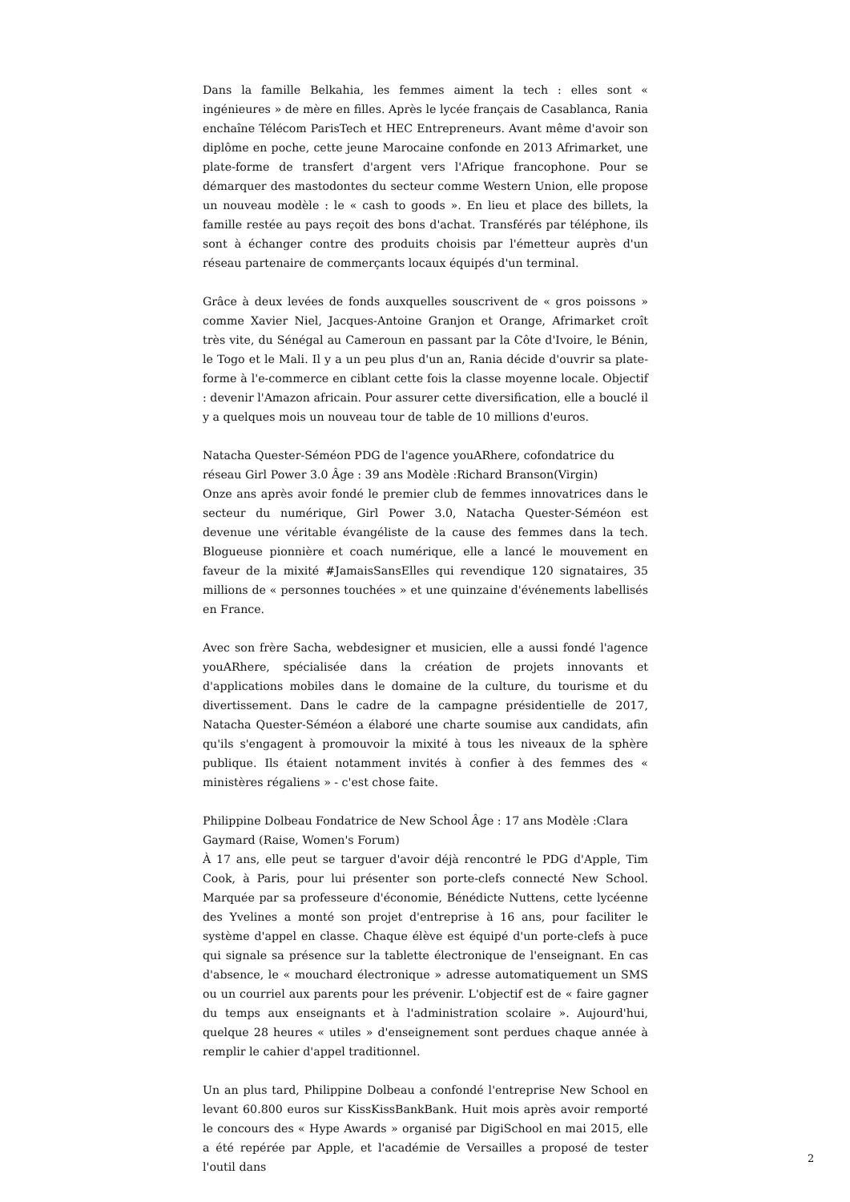Dans la famille Belkahia, les femmes aiment la tech : elles sont « ingénieures » de mère en filles. Après le lycée français de Casablanca, Rania enchaîne Télécom ParisTech et HEC Entrepreneurs. Avant même d'avoir son diplôme en poche, cette jeune Marocaine confonde en 2013 Afrimarket, une plate-forme de transfert d'argent vers l'Afrique francophone. Pour se démarquer des mastodontes du secteur comme Western Union, elle propose un nouveau modèle : le « cash to goods ». En lieu et place des billets, la famille restée au pays reçoit des bons d'achat. Transférés par téléphone, ils sont à échanger contre des produits choisis par l'émetteur auprès d'un réseau partenaire de commerçants locaux équipés d'un terminal.
Grâce à deux levées de fonds auxquelles souscrivent de « gros poissons » comme Xavier Niel, Jacques-Antoine Granjon et Orange, Afrimarket croît très vite, du Sénégal au Cameroun en passant par la Côte d'Ivoire, le Bénin, le Togo et le Mali. Il y a un peu plus d'un an, Rania décide d'ouvrir sa plate-forme à l'e-commerce en ciblant cette fois la classe moyenne locale. Objectif : devenir l'Amazon africain. Pour assurer cette diversification, elle a bouclé il y a quelques mois un nouveau tour de table de 10 millions d'euros.
Natacha Quester-Séméon PDG de l'agence youARhere, cofondatrice du réseau Girl Power 3.0 Âge : 39 ans Modèle :Richard Branson(Virgin)
Onze ans après avoir fondé le premier club de femmes innovatrices dans le secteur du numérique, Girl Power 3.0, Natacha Quester-Séméon est devenue une véritable évangéliste de la cause des femmes dans la tech. Blogueuse pionnière et coach numérique, elle a lancé le mouvement en faveur de la mixité #JamaisSansElles qui revendique 120 signataires, 35 millions de « personnes touchées » et une quinzaine d'événements labellisés en France.
Avec son frère Sacha, webdesigner et musicien, elle a aussi fondé l'agence youARhere, spécialisée dans la création de projets innovants et d'applications mobiles dans le domaine de la culture, du tourisme et du divertissement. Dans le cadre de la campagne présidentielle de 2017, Natacha Quester-Séméon a élaboré une charte soumise aux candidats, afin qu'ils s'engagent à promouvoir la mixité à tous les niveaux de la sphère publique. Ils étaient notamment invités à confier à des femmes des « ministères régaliens » - c'est chose faite.
Philippine Dolbeau Fondatrice de New School Âge : 17 ans Modèle :Clara Gaymard (Raise, Women's Forum)
À 17 ans, elle peut se targuer d'avoir déjà rencontré le PDG d'Apple, Tim Cook, à Paris, pour lui présenter son porte-clefs connecté New School. Marquée par sa professeure d'économie, Bénédicte Nuttens, cette lycéenne des Yvelines a monté son projet d'entreprise à 16 ans, pour faciliter le système d'appel en classe. Chaque élève est équipé d'un porte-clefs à puce qui signale sa présence sur la tablette électronique de l'enseignant. En cas d'absence, le « mouchard électronique » adresse automatiquement un SMS ou un courriel aux parents pour les prévenir. L'objectif est de « faire gagner du temps aux enseignants et à l'administration scolaire ». Aujourd'hui, quelque 28 heures « utiles » d'enseignement sont perdues chaque année à remplir le cahier d'appel traditionnel.
Un an plus tard, Philippine Dolbeau a confondé l'entreprise New School en levant 60.800 euros sur KissKissBankBank. Huit mois après avoir remporté le concours des « Hype Awards » organisé par DigiSchool en mai 2015, elle a été repérée par Apple, et l'académie de Versailles a proposé de tester l'outil dans
2